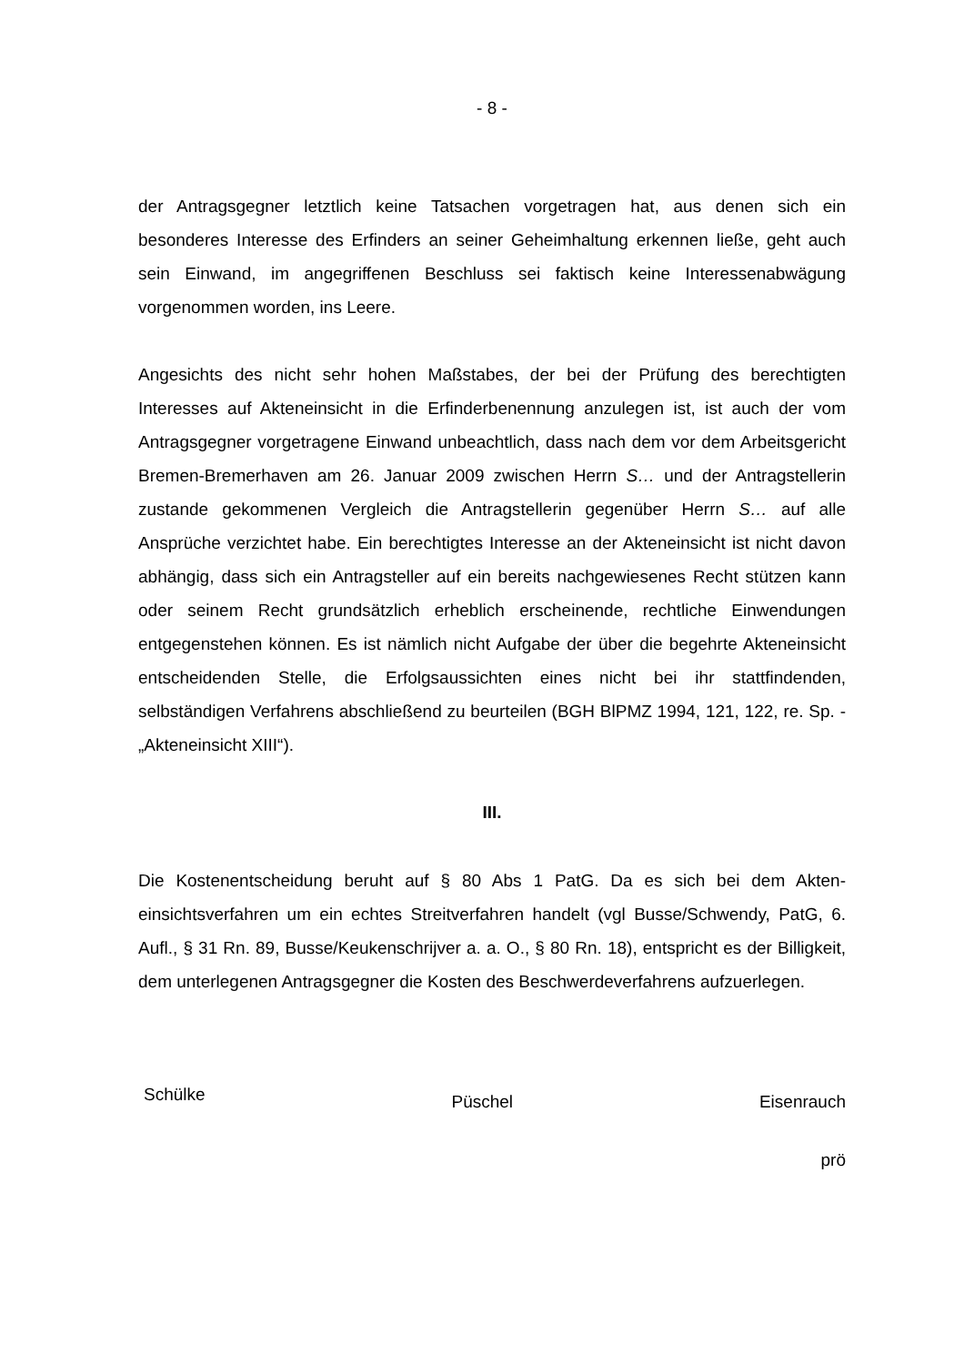- 8 -
der Antragsgegner letztlich keine Tatsachen vorgetragen hat, aus denen sich ein besonderes Interesse des Erfinders an seiner Geheimhaltung erkennen ließe, geht auch sein Einwand, im angegriffenen Beschluss sei faktisch keine Interes­senabwägung vorgenommen worden, ins Leere.
Angesichts des nicht sehr hohen Maßstabes, der bei der Prüfung des berechtigten Interesses auf Akteneinsicht in die Erfinderbenennung anzulegen ist, ist auch der vom Antragsgegner vorgetragene Einwand unbeachtlich, dass nach dem vor dem Arbeitsgericht Bremen-Bremerhaven am 26. Januar 2009 zwischen Herrn S… und der Antragstellerin zustande gekommenen Vergleich die Antragstellerin gegenüber Herrn S… auf alle Ansprüche verzichtet habe. Ein berechtigtes Interesse an der Akteneinsicht ist nicht davon abhängig, dass sich ein Antragsteller auf ein bereits nachgewiesenes Recht stützen kann oder seinem Recht grundsätzlich erheblich erscheinende, rechtliche Einwendungen entgegen­stehen können. Es ist nämlich nicht Aufgabe der über die begehrte Akteneinsicht entscheidenden Stelle, die Erfolgsaussichten eines nicht bei ihr stattfindenden, selbständigen Verfahrens abschließend zu beurteilen (BGH BlPMZ 1994, 121, 122, re. Sp. - „Akteneinsicht XIII“).
III.
Die Kostenentscheidung beruht auf § 80 Abs 1 PatG. Da es sich bei dem Akten­einsichtsverfahren um ein echtes Streitverfahren handelt (vgl Busse/Schwendy, PatG, 6. Aufl., § 31 Rn. 89, Busse/Keukenschrijver a. a. O., § 80 Rn. 18), ent­spricht es der Billigkeit, dem unterlegenen Antragsgegner die Kosten des Be­schwerdeverfahrens aufzuerlegen.
Schülke Püschel Eisenrauch
prö